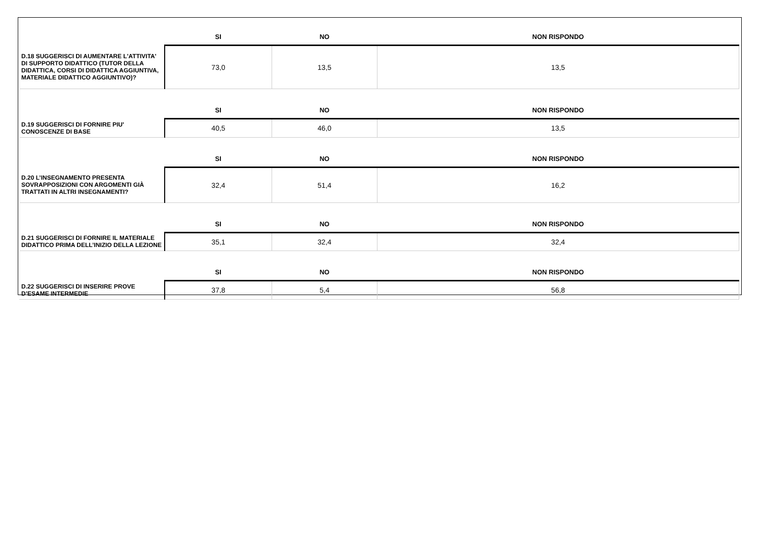| | SI | NO | NON RISPONDO |
| --- | --- | --- | --- |
| D.18 SUGGERISCI DI AUMENTARE L'ATTIVITA' DI SUPPORTO DIDATTICO (TUTOR DELLA DIDATTICA, CORSI DI DIDATTICA AGGIUNTIVA, MATERIALE DIDATTICO AGGIUNTIVO)? | 73,0 | 13,5 | 13,5 |
| | SI | NO | NON RISPONDO |
| D.19 SUGGERISCI DI FORNIRE PIU' CONOSCENZE DI BASE | 40,5 | 46,0 | 13,5 |
| | SI | NO | NON RISPONDO |
| D.20 L’INSEGNAMENTO PRESENTA SOVRAPPOSIZIONI CON ARGOMENTI GIÀ TRATTATI IN ALTRI INSEGNAMENTI? | 32,4 | 51,4 | 16,2 |
| | SI | NO | NON RISPONDO |
| D.21 SUGGERISCI DI FORNIRE IL MATERIALE DIDATTICO PRIMA DELL’INIZIO DELLA LEZIONE | 35,1 | 32,4 | 32,4 |
| | SI | NO | NON RISPONDO |
| D.22 SUGGERISCI DI INSERIRE PROVE D’ESAME INTERMEDIE | 37,8 | 5,4 | 56,8 |